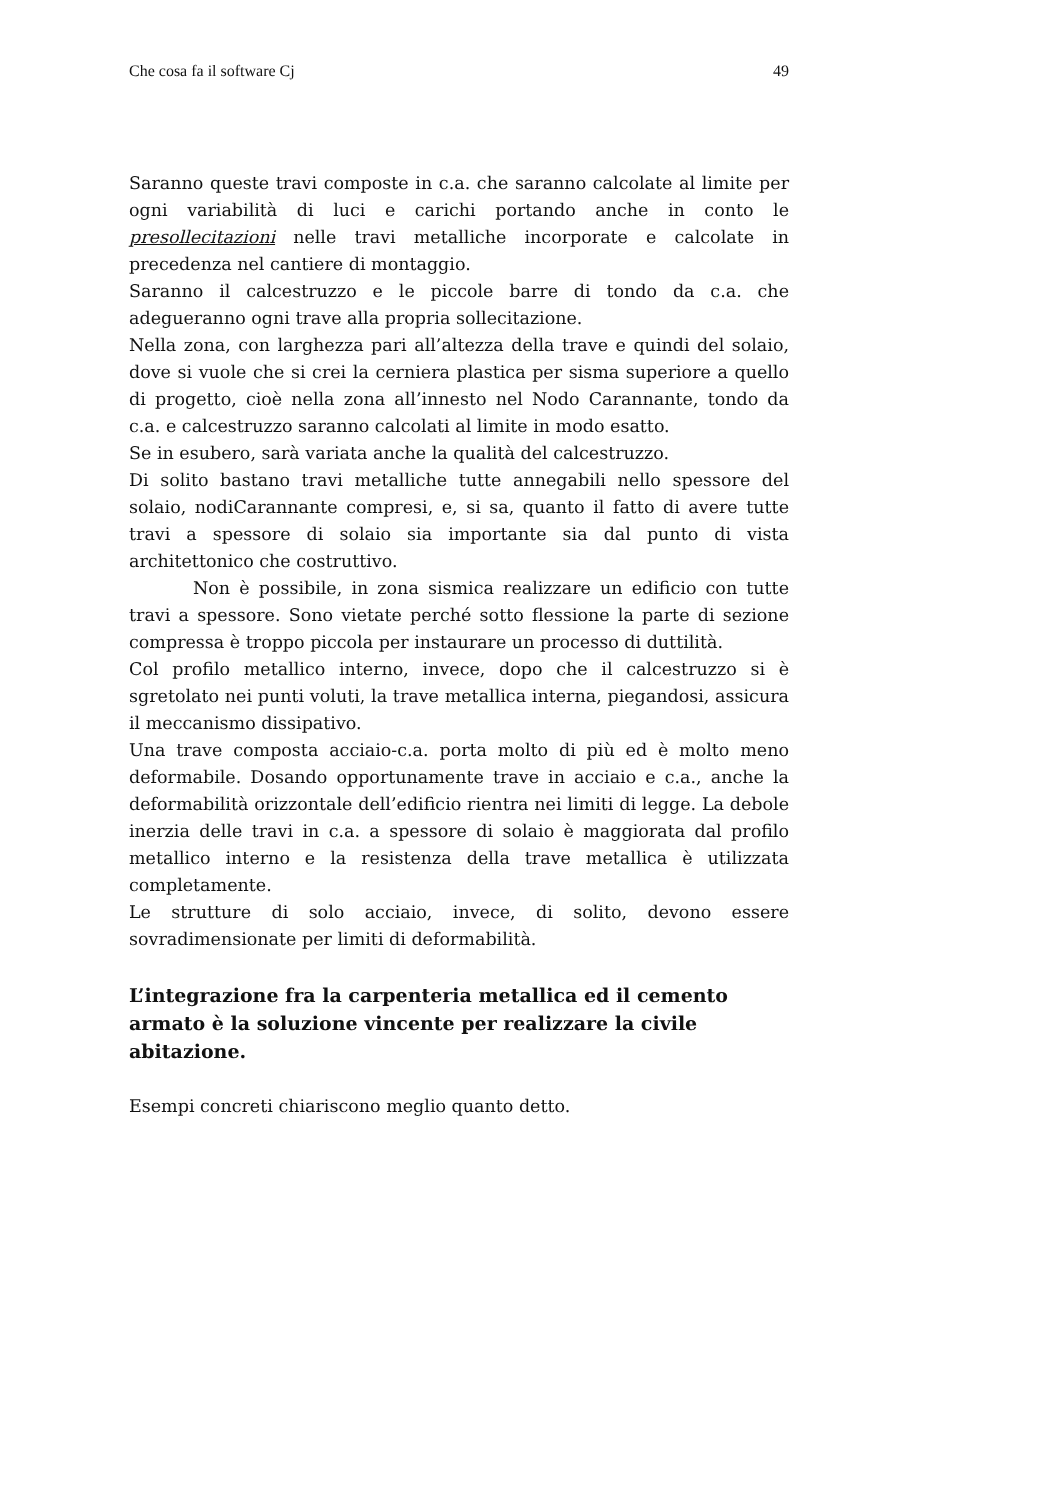Che cosa fa il software Cj 49
Saranno queste travi composte in c.a. che saranno calcolate al limite per ogni variabilità di luci e carichi portando anche in conto le presollecitazioni nelle travi metalliche incorporate e calcolate in precedenza nel cantiere di montaggio.
Saranno il calcestruzzo e le piccole barre di tondo da c.a. che adegueranno ogni trave alla propria sollecitazione.
Nella zona, con larghezza pari all’altezza della trave e quindi del solaio, dove si vuole che si crei la cerniera plastica per sisma superiore a quello di progetto, cioè nella zona all’innesto nel Nodo Carannante, tondo da c.a. e calcestruzzo saranno calcolati al limite in modo esatto.
Se in esubero, sarà variata anche la qualità del calcestruzzo.
Di solito bastano travi metalliche tutte annegabili nello spessore del solaio, nodiCarannante compresi, e, si sa, quanto il fatto di avere tutte travi a spessore di solaio sia importante sia dal punto di vista architettonico che costruttivo.
Non è possibile, in zona sismica realizzare un edificio con tutte travi a spessore. Sono vietate perché sotto flessione la parte di sezione compressa è troppo piccola per instaurare un processo di duttilità.
Col profilo metallico interno, invece, dopo che il calcestruzzo si è sgretolato nei punti voluti, la trave metallica interna, piegandosi, assicura il meccanismo dissipativo.
Una trave composta acciaio-c.a. porta molto di più ed è molto meno deformabile. Dosando opportunamente trave in acciaio e c.a., anche la deformabilità orizzontale dell’edificio rientra nei limiti di legge. La debole inerzia delle travi in c.a. a spessore di solaio è maggiorata dal profilo metallico interno e la resistenza della trave metallica è utilizzata completamente.
Le strutture di solo acciaio, invece, di solito, devono essere sovradimensionate per limiti di deformabilità.
L’integrazione fra la carpenteria metallica ed il cemento armato è la soluzione vincente per realizzare la civile abitazione.
Esempi concreti chiariscono meglio quanto detto.